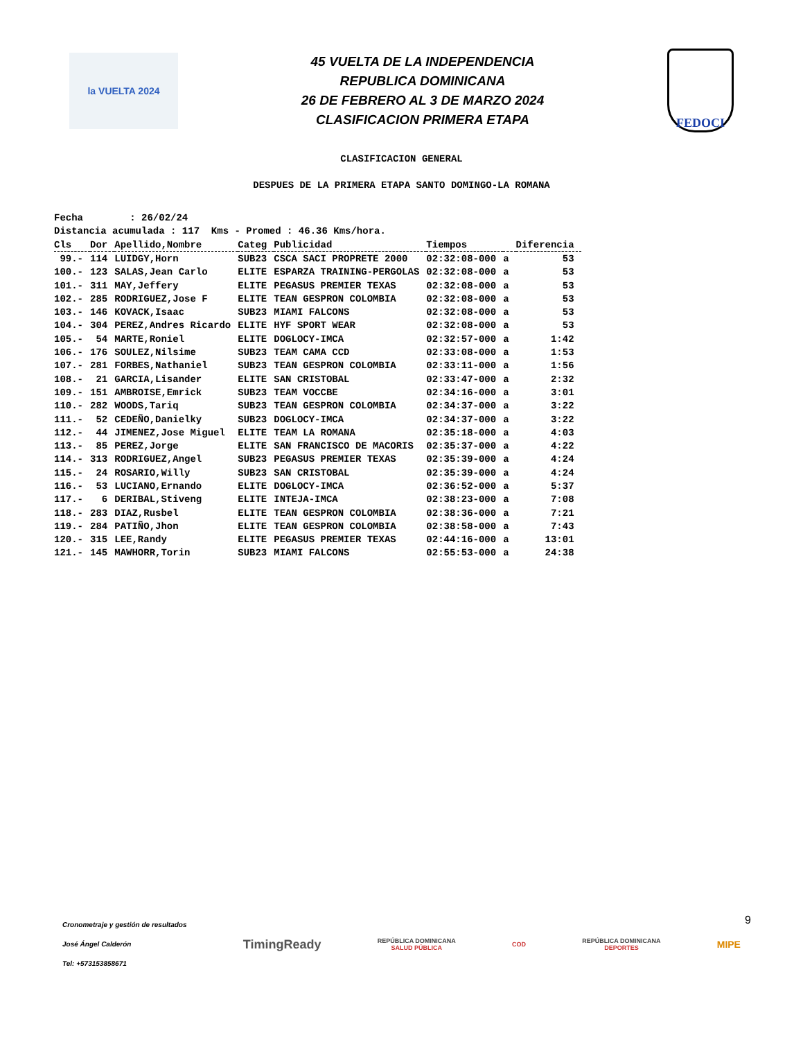la VUELTA 2024
45 VUELTA DE LA INDEPENDENCIA
REPUBLICA DOMINICANA
26 DE FEBRERO AL 3 DE MARZO 2024
CLASIFICACION PRIMERA ETAPA
FEDOCI
CLASIFICACION GENERAL
DESPUES DE LA PRIMERA ETAPA SANTO DOMINGO-LA ROMANA
Fecha : 26/02/24 Distancia acumulada : 117 Kms - Promed : 46.36 Kms/hora.
| Cls | Dor | Apellido,Nombre | Categ | Publicidad | Tiempos | | Diferencia |
| --- | --- | --- | --- | --- | --- | --- | --- |
| 99.- | 114 | LUIDGY,Horn | SUB23 | CSCA SACI PROPRETE 2000 | 02:32:08-000 | a | 53 |
| 100.- | 123 | SALAS,Jean Carlo | ELITE | ESPARZA TRAINING-PERGOLAS | 02:32:08-000 | a | 53 |
| 101.- | 311 | MAY,Jeffery | ELITE | PEGASUS PREMIER TEXAS | 02:32:08-000 | a | 53 |
| 102.- | 285 | RODRIGUEZ,Jose F | ELITE | TEAN GESPRON COLOMBIA | 02:32:08-000 | a | 53 |
| 103.- | 146 | KOVACK,Isaac | SUB23 | MIAMI FALCONS | 02:32:08-000 | a | 53 |
| 104.- | 304 | PEREZ,Andres Ricardo | ELITE | HYF SPORT WEAR | 02:32:08-000 | a | 53 |
| 105.- | 54 | MARTE,Roniel | ELITE | DOGLOCY-IMCA | 02:32:57-000 | a | 1:42 |
| 106.- | 176 | SOULEZ,Nilsime | SUB23 | TEAM CAMA CCD | 02:33:08-000 | a | 1:53 |
| 107.- | 281 | FORBES,Nathaniel | SUB23 | TEAN GESPRON COLOMBIA | 02:33:11-000 | a | 1:56 |
| 108.- | 21 | GARCIA,Lisander | ELITE | SAN CRISTOBAL | 02:33:47-000 | a | 2:32 |
| 109.- | 151 | AMBROISE,Emrick | SUB23 | TEAM VOCCBE | 02:34:16-000 | a | 3:01 |
| 110.- | 282 | WOODS,Tariq | SUB23 | TEAN GESPRON COLOMBIA | 02:34:37-000 | a | 3:22 |
| 111.- | 52 | CEDEÑO,Danielky | SUB23 | DOGLOCY-IMCA | 02:34:37-000 | a | 3:22 |
| 112.- | 44 | JIMENEZ,Jose Miguel | ELITE | TEAM LA ROMANA | 02:35:18-000 | a | 4:03 |
| 113.- | 85 | PEREZ,Jorge | ELITE | SAN FRANCISCO DE MACORIS | 02:35:37-000 | a | 4:22 |
| 114.- | 313 | RODRIGUEZ,Angel | SUB23 | PEGASUS PREMIER TEXAS | 02:35:39-000 | a | 4:24 |
| 115.- | 24 | ROSARIO,Willy | SUB23 | SAN CRISTOBAL | 02:35:39-000 | a | 4:24 |
| 116.- | 53 | LUCIANO,Ernando | ELITE | DOGLOCY-IMCA | 02:36:52-000 | a | 5:37 |
| 117.- | 6 | DERIBAL,Stiveng | ELITE | INTEJA-IMCA | 02:38:23-000 | a | 7:08 |
| 118.- | 283 | DIAZ,Rusbel | ELITE | TEAN GESPRON COLOMBIA | 02:38:36-000 | a | 7:21 |
| 119.- | 284 | PATIÑO,Jhon | ELITE | TEAN GESPRON COLOMBIA | 02:38:58-000 | a | 7:43 |
| 120.- | 315 | LEE,Randy | ELITE | PEGASUS PREMIER TEXAS | 02:44:16-000 | a | 13:01 |
| 121.- | 145 | MAWHORR,Torin | SUB23 | MIAMI FALCONS | 02:55:53-000 | a | 24:38 |
9
Cronometraje y gestión de resultados
José Ángel Calderón
Tel: +573153858671
TimingReady
REPÚBLICA DOMINICANA
SALUD PÚBLICA
COD
REPÚBLICA DOMINICANA
DEPORTES
MIPE